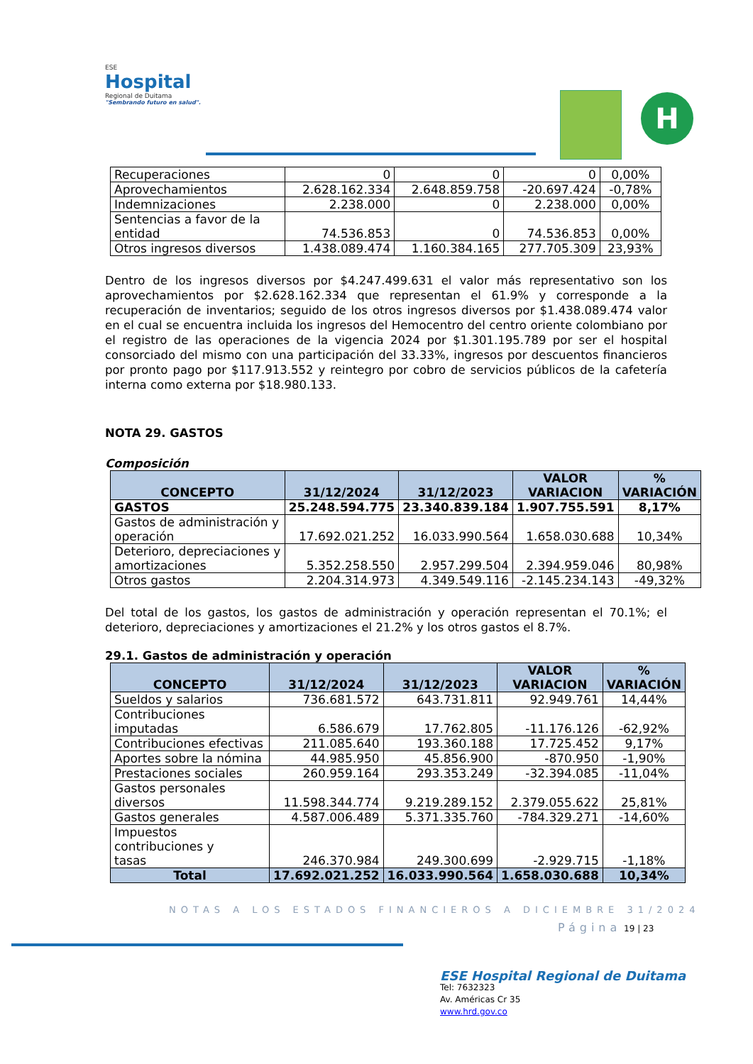ESE
Hospital
Regional de Duitama
"Sembrando futuro en salud".
H
| Recuperaciones | 0 | 0 | 0 | 0,00% |
| Aprovechamientos | 2.628.162.334 | 2.648.859.758 | -20.697.424 | -0,78% |
| Indemnizaciones | 2.238.000 | 0 | 2.238.000 | 0,00% |
| Sentencias a favor de la entidad | 74.536.853 | 0 | 74.536.853 | 0,00% |
| Otros ingresos diversos | 1.438.089.474 | 1.160.384.165 | 277.705.309 | 23,93% |
Dentro de los ingresos diversos por $4.247.499.631 el valor más representativo son los aprovechamientos por $2.628.162.334 que representan el 61.9% y corresponde a la recuperación de inventarios; seguido de los otros ingresos diversos por $1.438.089.474 valor en el cual se encuentra incluida los ingresos del Hemocentro del centro oriente colombiano por el registro de las operaciones de la vigencia 2024 por $1.301.195.789 por ser el hospital consorciado del mismo con una participación del 33.33%, ingresos por descuentos financieros por pronto pago por $117.913.552 y reintegro por cobro de servicios públicos de la cafetería interna como externa por $18.980.133.
NOTA 29. GASTOS
Composición
| CONCEPTO | 31/12/2024 | 31/12/2023 | VALOR VARIACION | % VARIACIÓN |
| --- | --- | --- | --- | --- |
| GASTOS | 25.248.594.775 | 23.340.839.184 | 1.907.755.591 | 8,17% |
| Gastos de administración y operación | 17.692.021.252 | 16.033.990.564 | 1.658.030.688 | 10,34% |
| Deterioro, depreciaciones y amortizaciones | 5.352.258.550 | 2.957.299.504 | 2.394.959.046 | 80,98% |
| Otros gastos | 2.204.314.973 | 4.349.549.116 | -2.145.234.143 | -49,32% |
Del total de los gastos, los gastos de administración y operación representan el 70.1%; el deterioro, depreciaciones y amortizaciones el 21.2% y los otros gastos el 8.7%.
29.1. Gastos de administración y operación
| CONCEPTO | 31/12/2024 | 31/12/2023 | VALOR VARIACION | % VARIACIÓN |
| --- | --- | --- | --- | --- |
| Sueldos y salarios | 736.681.572 | 643.731.811 | 92.949.761 | 14,44% |
| Contribuciones imputadas | 6.586.679 | 17.762.805 | -11.176.126 | -62,92% |
| Contribuciones efectivas | 211.085.640 | 193.360.188 | 17.725.452 | 9,17% |
| Aportes sobre la nómina | 44.985.950 | 45.856.900 | -870.950 | -1,90% |
| Prestaciones sociales | 260.959.164 | 293.353.249 | -32.394.085 | -11,04% |
| Gastos personales diversos | 11.598.344.774 | 9.219.289.152 | 2.379.055.622 | 25,81% |
| Gastos generales | 4.587.006.489 | 5.371.335.760 | -784.329.271 | -14,60% |
| Impuestos contribuciones y tasas | 246.370.984 | 249.300.699 | -2.929.715 | -1,18% |
| Total | 17.692.021.252 | 16.033.990.564 | 1.658.030.688 | 10,34% |
NOTAS A LOS ESTADOS FINANCIEROS A DICIEMBRE 31/2024
Página 19 | 23
ESE Hospital Regional de Duitama
Tel: 7632323
Av. Américas Cr 35
www.hrd.gov.co